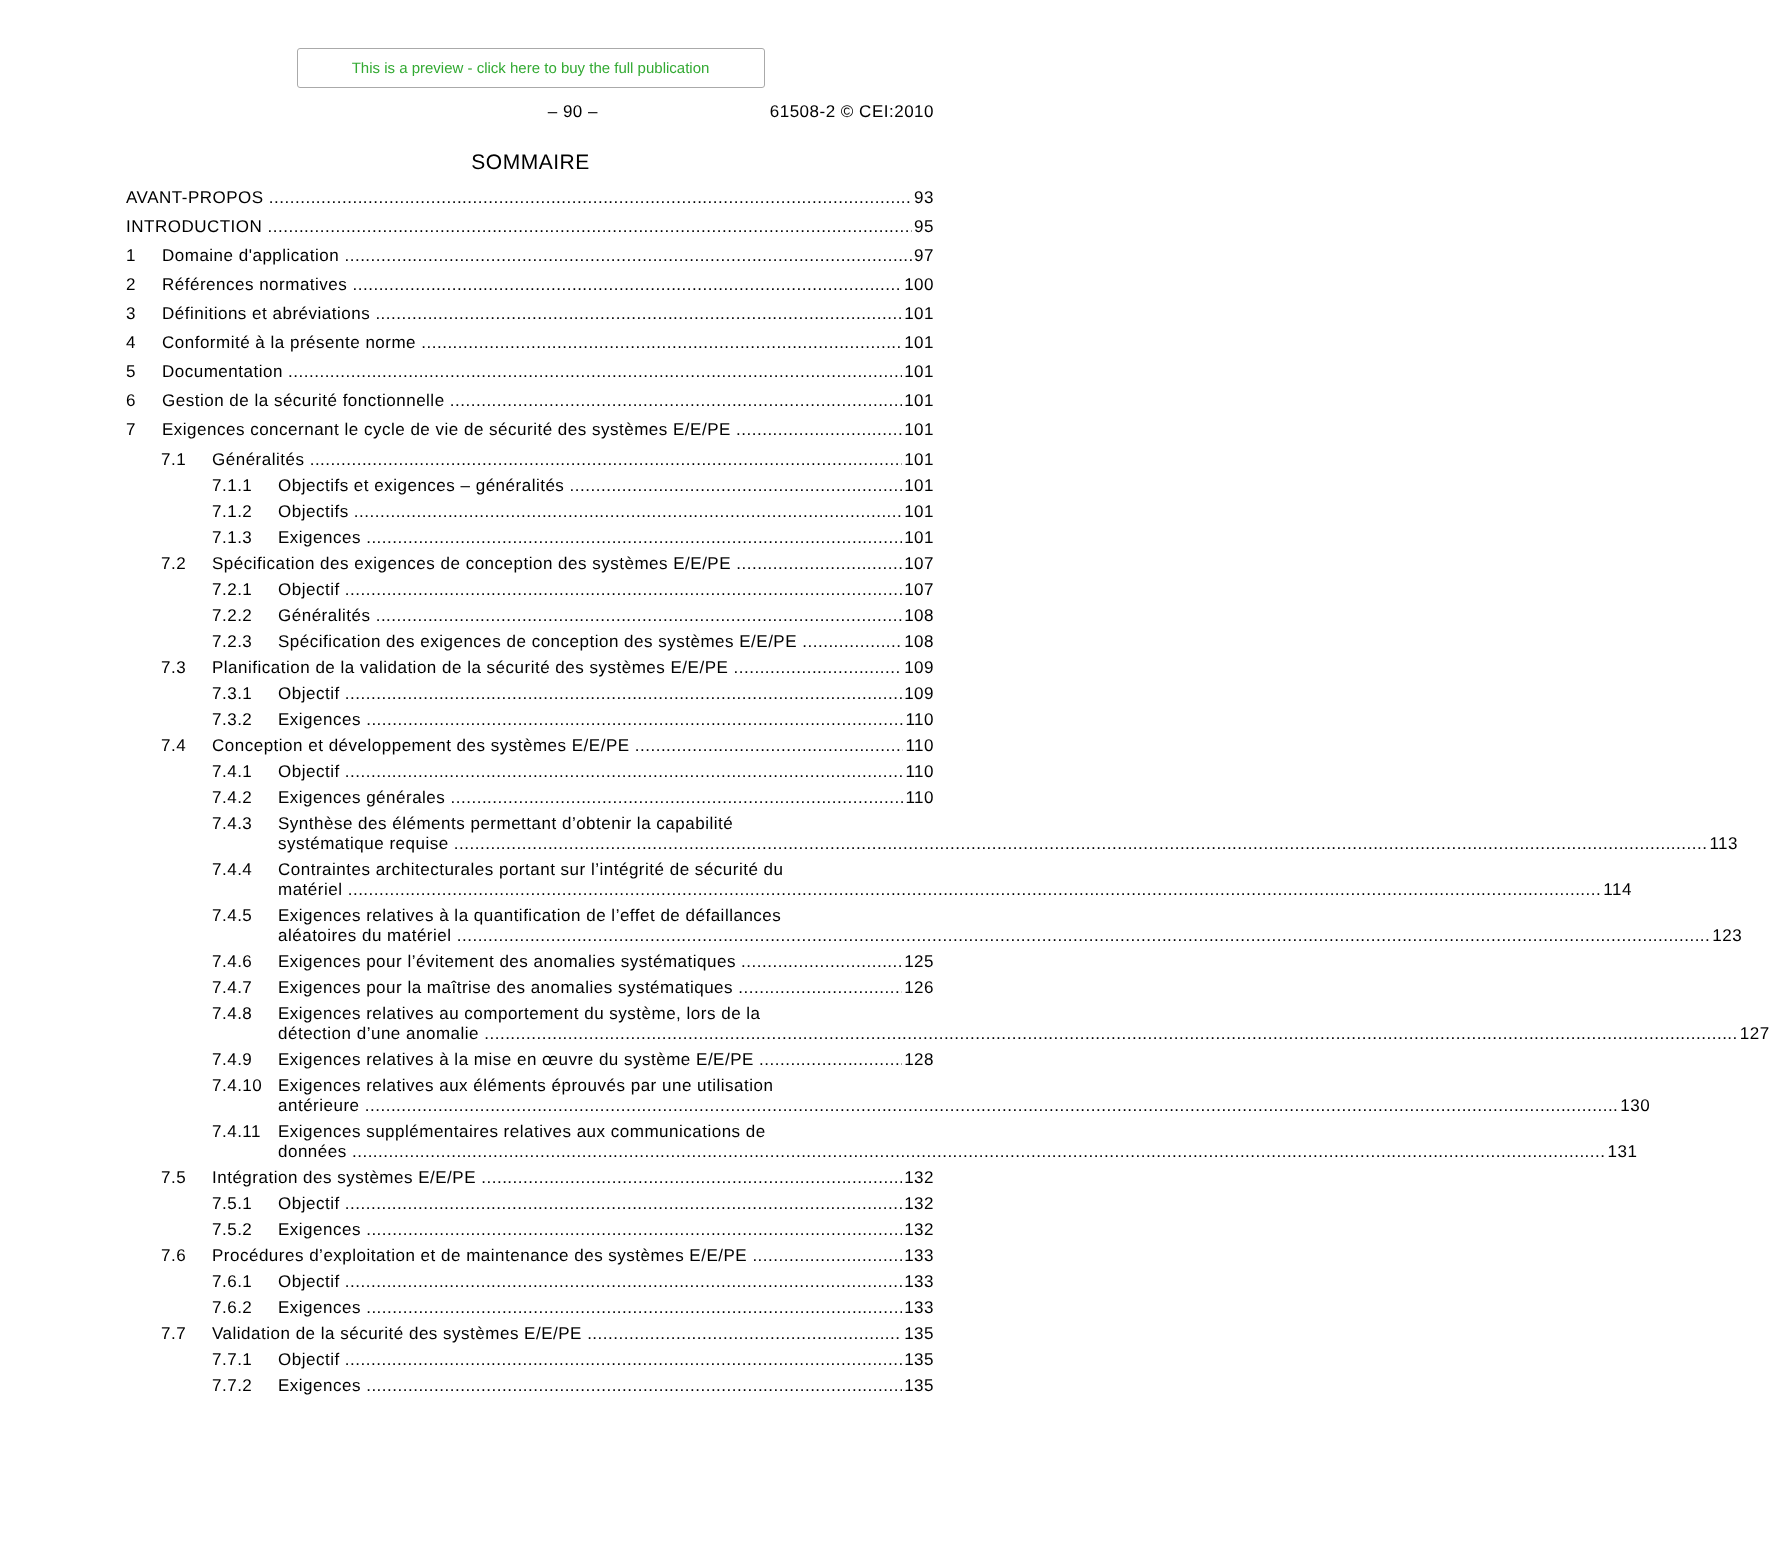This is a preview - click here to buy the full publication
– 90 – 61508-2 © CEI:2010
SOMMAIRE
AVANT-PROPOS 93
INTRODUCTION 95
1 Domaine d'application 97
2 Références normatives 100
3 Définitions et abréviations 101
4 Conformité à la présente norme 101
5 Documentation 101
6 Gestion de la sécurité fonctionnelle 101
7 Exigences concernant le cycle de vie de sécurité des systèmes E/E/PE 101
7.1 Généralités 101
7.1.1 Objectifs et exigences – généralités 101
7.1.2 Objectifs 101
7.1.3 Exigences 101
7.2 Spécification des exigences de conception des systèmes E/E/PE 107
7.2.1 Objectif 107
7.2.2 Généralités 108
7.2.3 Spécification des exigences de conception des systèmes E/E/PE 108
7.3 Planification de la validation de la sécurité des systèmes E/E/PE 109
7.3.1 Objectif 109
7.3.2 Exigences 110
7.4 Conception et développement des systèmes E/E/PE 110
7.4.1 Objectif 110
7.4.2 Exigences générales 110
7.4.3 Synthèse des éléments permettant d’obtenir la capabilité
systématique requise 113
7.4.4 Contraintes architecturales portant sur l’intégrité de sécurité du
matériel 114
7.4.5 Exigences relatives à la quantification de l’effet de défaillances
aléatoires du matériel 123
7.4.6 Exigences pour l’évitement des anomalies systématiques 125
7.4.7 Exigences pour la maîtrise des anomalies systématiques 126
7.4.8 Exigences relatives au comportement du système, lors de la
détection d’une anomalie 127
7.4.9 Exigences relatives à la mise en œuvre du système E/E/PE 128
7.4.10 Exigences relatives aux éléments éprouvés par une utilisation
antérieure 130
7.4.11 Exigences supplémentaires relatives aux communications de
données 131
7.5 Intégration des systèmes E/E/PE 132
7.5.1 Objectif 132
7.5.2 Exigences 132
7.6 Procédures d’exploitation et de maintenance des systèmes E/E/PE 133
7.6.1 Objectif 133
7.6.2 Exigences 133
7.7 Validation de la sécurité des systèmes E/E/PE 135
7.7.1 Objectif 135
7.7.2 Exigences 135